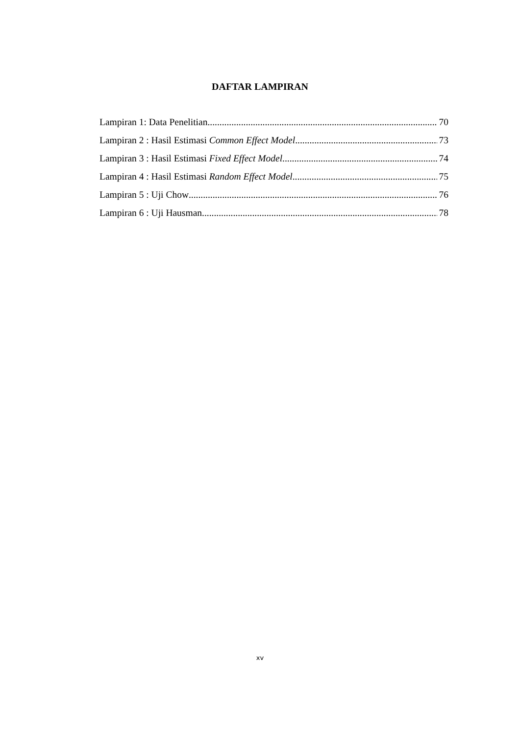DAFTAR LAMPIRAN
Lampiran 1: Data Penelitian 70
Lampiran 2 : Hasil Estimasi Common Effect Model 73
Lampiran 3 : Hasil Estimasi Fixed Effect Model 74
Lampiran 4 : Hasil Estimasi Random Effect Model 75
Lampiran 5 : Uji Chow 76
Lampiran 6 : Uji Hausman 78
xv